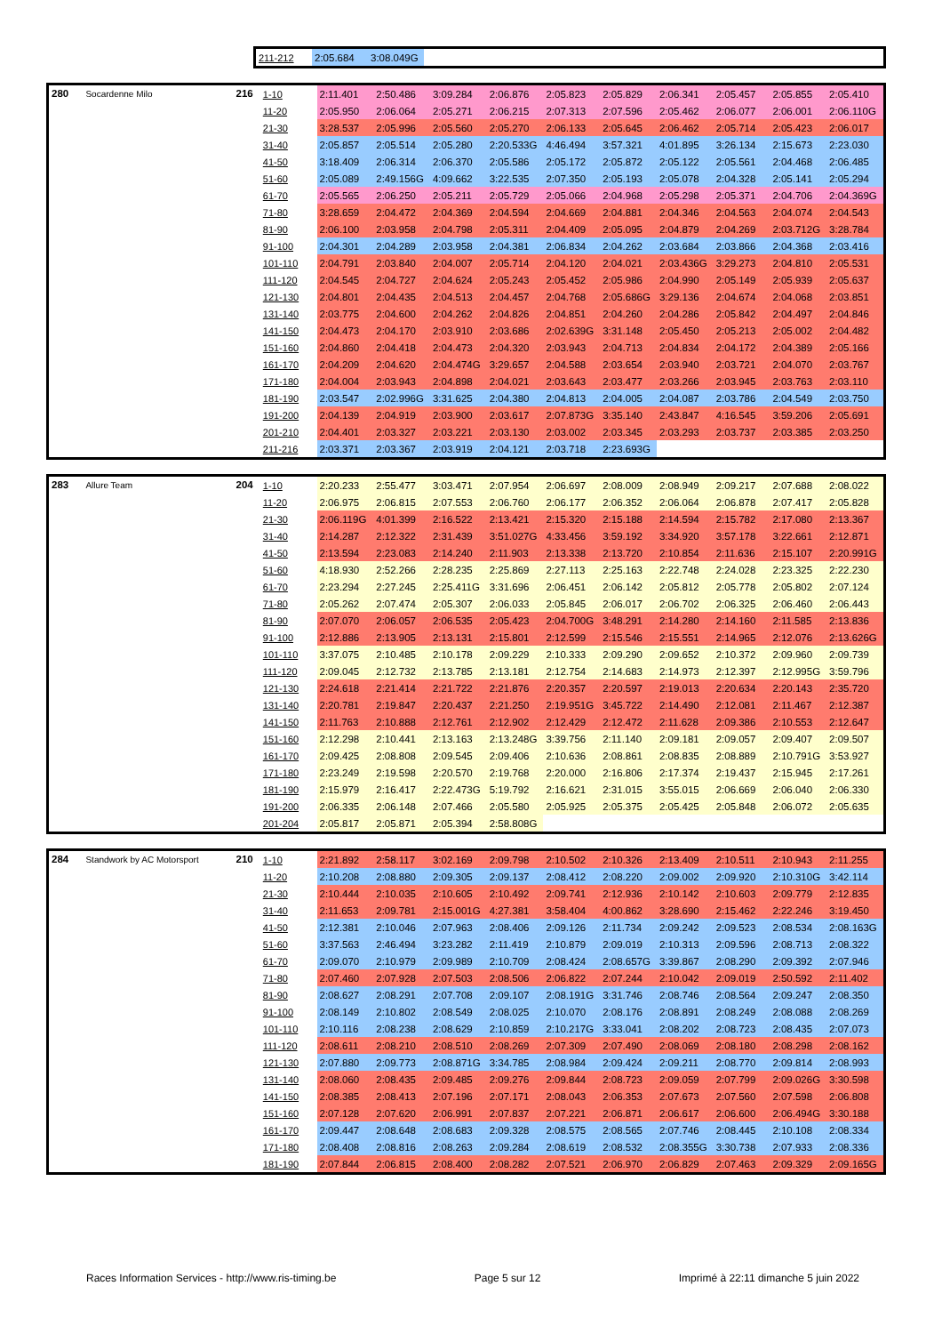| 211-212 | 2:05.684 | 3:08.049G | |
| 280 | Socardenne Milo | 216 | 1-10 | 2:11.401 | 2:50.486 | 3:09.284 | 2:06.876 | 2:05.823 | 2:05.829 | 2:06.341 | 2:05.457 | 2:05.855 | 2:05.410 |
| | | | 11-20 | 2:05.950 | 2:06.064 | 2:05.271 | 2:06.215 | 2:07.313 | 2:07.596 | 2:05.462 | 2:06.077 | 2:06.001 | 2:06.110G |
| | | | 21-30 | 3:28.537 | 2:05.996 | 2:05.560 | 2:05.270 | 2:06.133 | 2:05.645 | 2:06.462 | 2:05.714 | 2:05.423 | 2:06.017 |
| | | | 31-40 | 2:05.857 | 2:05.514 | 2:05.280 | 2:20.533G | 4:46.494 | 3:57.321 | 4:01.895 | 3:26.134 | 2:15.673 | 2:23.030 |
| | | | 41-50 | 3:18.409 | 2:06.314 | 2:06.370 | 2:05.586 | 2:05.172 | 2:05.872 | 2:05.122 | 2:05.561 | 2:04.468 | 2:06.485 |
| | | | 51-60 | 2:05.089 | 2:49.156G | 4:09.662 | 3:22.535 | 2:07.350 | 2:05.193 | 2:05.078 | 2:04.328 | 2:05.141 | 2:05.294 |
| | | | 61-70 | 2:05.565 | 2:06.250 | 2:05.211 | 2:05.729 | 2:05.066 | 2:04.968 | 2:05.298 | 2:05.371 | 2:04.706 | 2:04.369G |
| | | | 71-80 | 3:28.659 | 2:04.472 | 2:04.369 | 2:04.594 | 2:04.669 | 2:04.881 | 2:04.346 | 2:04.563 | 2:04.074 | 2:04.543 |
| | | | 81-90 | 2:06.100 | 2:03.958 | 2:04.798 | 2:05.311 | 2:04.409 | 2:05.095 | 2:04.879 | 2:04.269 | 2:03.712G | 3:28.784 |
| | | | 91-100 | 2:04.301 | 2:04.289 | 2:03.958 | 2:04.381 | 2:06.834 | 2:04.262 | 2:03.684 | 2:03.866 | 2:04.368 | 2:03.416 |
| | | | 101-110 | 2:04.791 | 2:03.840 | 2:04.007 | 2:05.714 | 2:04.120 | 2:04.021 | 2:03.436G | 3:29.273 | 2:04.810 | 2:05.531 |
| | | | 111-120 | 2:04.545 | 2:04.727 | 2:04.624 | 2:05.243 | 2:05.452 | 2:05.986 | 2:04.990 | 2:05.149 | 2:05.939 | 2:05.637 |
| | | | 121-130 | 2:04.801 | 2:04.435 | 2:04.513 | 2:04.457 | 2:04.768 | 2:05.686G | 3:29.136 | 2:04.674 | 2:04.068 | 2:03.851 |
| | | | 131-140 | 2:03.775 | 2:04.600 | 2:04.262 | 2:04.826 | 2:04.851 | 2:04.260 | 2:04.286 | 2:05.842 | 2:04.497 | 2:04.846 |
| | | | 141-150 | 2:04.473 | 2:04.170 | 2:03.910 | 2:03.686 | 2:02.639G | 3:31.148 | 2:05.450 | 2:05.213 | 2:05.002 | 2:04.482 |
| | | | 151-160 | 2:04.860 | 2:04.418 | 2:04.473 | 2:04.320 | 2:03.943 | 2:04.713 | 2:04.834 | 2:04.172 | 2:04.389 | 2:05.166 |
| | | | 161-170 | 2:04.209 | 2:04.620 | 2:04.474G | 3:29.657 | 2:04.588 | 2:03.654 | 2:03.940 | 2:03.721 | 2:04.070 | 2:03.767 |
| | | | 171-180 | 2:04.004 | 2:03.943 | 2:04.898 | 2:04.021 | 2:03.643 | 2:03.477 | 2:03.266 | 2:03.945 | 2:03.763 | 2:03.110 |
| | | | 181-190 | 2:03.547 | 2:02.996G | 3:31.625 | 2:04.380 | 2:04.813 | 2:04.005 | 2:04.087 | 2:03.786 | 2:04.549 | 2:03.750 |
| | | | 191-200 | 2:04.139 | 2:04.919 | 2:03.900 | 2:03.617 | 2:07.873G | 3:35.140 | 2:43.847 | 4:16.545 | 3:59.206 | 2:05.691 |
| | | | 201-210 | 2:04.401 | 2:03.327 | 2:03.221 | 2:03.130 | 2:03.002 | 2:03.345 | 2:03.293 | 2:03.737 | 2:03.385 | 2:03.250 |
| | | | 211-216 | 2:03.371 | 2:03.367 | 2:03.919 | 2:04.121 | 2:03.718 | 2:23.693G | | | | |
| 283 | Allure Team | 204 | 1-10 | 2:20.233 | 2:55.477 | 3:03.471 | 2:07.954 | 2:06.697 | 2:08.009 | 2:08.949 | 2:09.217 | 2:07.688 | 2:08.022 |
| | | | 11-20 | 2:06.975 | 2:06.815 | 2:07.553 | 2:06.760 | 2:06.177 | 2:06.352 | 2:06.064 | 2:06.878 | 2:07.417 | 2:05.828 |
| | | | 21-30 | 2:06.119G | 4:01.399 | 2:16.522 | 2:13.421 | 2:15.320 | 2:15.188 | 2:14.594 | 2:15.782 | 2:17.080 | 2:13.367 |
| | | | 31-40 | 2:14.287 | 2:12.322 | 2:31.439 | 3:51.027G | 4:33.456 | 3:59.192 | 3:34.920 | 3:57.178 | 3:22.661 | 2:12.871 |
| | | | 41-50 | 2:13.594 | 2:23.083 | 2:14.240 | 2:11.903 | 2:13.338 | 2:13.720 | 2:10.854 | 2:11.636 | 2:15.107 | 2:20.991G |
| | | | 51-60 | 4:18.930 | 2:52.266 | 2:28.235 | 2:25.869 | 2:27.113 | 2:25.163 | 2:22.748 | 2:24.028 | 2:23.325 | 2:22.230 |
| | | | 61-70 | 2:23.294 | 2:27.245 | 2:25.411G | 3:31.696 | 2:06.451 | 2:06.142 | 2:05.812 | 2:05.778 | 2:05.802 | 2:07.124 |
| | | | 71-80 | 2:05.262 | 2:07.474 | 2:05.307 | 2:06.033 | 2:05.845 | 2:06.017 | 2:06.702 | 2:06.325 | 2:06.460 | 2:06.443 |
| | | | 81-90 | 2:07.070 | 2:06.057 | 2:06.535 | 2:05.423 | 2:04.700G | 3:48.291 | 2:14.280 | 2:14.160 | 2:11.585 | 2:13.836 |
| | | | 91-100 | 2:12.886 | 2:13.905 | 2:13.131 | 2:15.801 | 2:12.599 | 2:15.546 | 2:15.551 | 2:14.965 | 2:12.076 | 2:13.626G |
| | | | 101-110 | 3:37.075 | 2:10.485 | 2:10.178 | 2:09.229 | 2:10.333 | 2:09.290 | 2:09.652 | 2:10.372 | 2:09.960 | 2:09.739 |
| | | | 111-120 | 2:09.045 | 2:12.732 | 2:13.785 | 2:13.181 | 2:12.754 | 2:14.683 | 2:14.973 | 2:12.397 | 2:12.995G | 3:59.796 |
| | | | 121-130 | 2:24.618 | 2:21.414 | 2:21.722 | 2:21.876 | 2:20.357 | 2:20.597 | 2:19.013 | 2:20.634 | 2:20.143 | 2:35.720 |
| | | | 131-140 | 2:20.781 | 2:19.847 | 2:20.437 | 2:21.250 | 2:19.951G | 3:45.722 | 2:14.490 | 2:12.081 | 2:11.467 | 2:12.387 |
| | | | 141-150 | 2:11.763 | 2:10.888 | 2:12.761 | 2:12.902 | 2:12.429 | 2:12.472 | 2:11.628 | 2:09.386 | 2:10.553 | 2:12.647 |
| | | | 151-160 | 2:12.298 | 2:10.441 | 2:13.163 | 2:13.248G | 3:39.756 | 2:11.140 | 2:09.181 | 2:09.057 | 2:09.407 | 2:09.507 |
| | | | 161-170 | 2:09.425 | 2:08.808 | 2:09.545 | 2:09.406 | 2:10.636 | 2:08.861 | 2:08.835 | 2:08.889 | 2:10.791G | 3:53.927 |
| | | | 171-180 | 2:23.249 | 2:19.598 | 2:20.570 | 2:19.768 | 2:20.000 | 2:16.806 | 2:17.374 | 2:19.437 | 2:15.945 | 2:17.261 |
| | | | 181-190 | 2:15.979 | 2:16.417 | 2:22.473G | 5:19.792 | 2:16.621 | 2:31.015 | 3:55.015 | 2:06.669 | 2:06.040 | 2:06.330 |
| | | | 191-200 | 2:06.335 | 2:06.148 | 2:07.466 | 2:05.580 | 2:05.925 | 2:05.375 | 2:05.425 | 2:05.848 | 2:06.072 | 2:05.635 |
| | | | 201-204 | 2:05.817 | 2:05.871 | 2:05.394 | 2:58.808G | | | | | | |
| 284 | Standwork by AC Motorsport | 210 | 1-10 | 2:21.892 | 2:58.117 | 3:02.169 | 2:09.798 | 2:10.502 | 2:10.326 | 2:13.409 | 2:10.511 | 2:10.943 | 2:11.255 |
| | | | 11-20 | 2:10.208 | 2:08.880 | 2:09.305 | 2:09.137 | 2:08.412 | 2:08.220 | 2:09.002 | 2:09.920 | 2:10.310G | 3:42.114 |
| | | | 21-30 | 2:10.444 | 2:10.035 | 2:10.605 | 2:10.492 | 2:09.741 | 2:12.936 | 2:10.142 | 2:10.603 | 2:09.779 | 2:12.835 |
| | | | 31-40 | 2:11.653 | 2:09.781 | 2:15.001G | 4:27.381 | 3:58.404 | 4:00.862 | 3:28.690 | 2:15.462 | 2:22.246 | 3:19.450 |
| | | | 41-50 | 2:12.381 | 2:10.046 | 2:07.963 | 2:08.406 | 2:09.126 | 2:11.734 | 2:09.242 | 2:09.523 | 2:08.534 | 2:08.163G |
| | | | 51-60 | 3:37.563 | 2:46.494 | 3:23.282 | 2:11.419 | 2:10.879 | 2:09.019 | 2:10.313 | 2:09.596 | 2:08.713 | 2:08.322 |
| | | | 61-70 | 2:09.070 | 2:10.979 | 2:09.989 | 2:10.709 | 2:08.424 | 2:08.657G | 3:39.867 | 2:08.290 | 2:09.392 | 2:07.946 |
| | | | 71-80 | 2:07.460 | 2:07.928 | 2:07.503 | 2:08.506 | 2:06.822 | 2:07.244 | 2:10.042 | 2:09.019 | 2:50.592 | 2:11.402 |
| | | | 81-90 | 2:08.627 | 2:08.291 | 2:07.708 | 2:09.107 | 2:08.191G | 3:31.746 | 2:08.746 | 2:08.564 | 2:09.247 | 2:08.350 |
| | | | 91-100 | 2:08.149 | 2:10.802 | 2:08.549 | 2:08.025 | 2:10.070 | 2:08.176 | 2:08.891 | 2:08.249 | 2:08.088 | 2:08.269 |
| | | | 101-110 | 2:10.116 | 2:08.238 | 2:08.629 | 2:10.859 | 2:10.217G | 3:33.041 | 2:08.202 | 2:08.723 | 2:08.435 | 2:07.073 |
| | | | 111-120 | 2:08.611 | 2:08.210 | 2:08.510 | 2:08.269 | 2:07.309 | 2:07.490 | 2:08.069 | 2:08.180 | 2:08.298 | 2:08.162 |
| | | | 121-130 | 2:07.880 | 2:09.773 | 2:08.871G | 3:34.785 | 2:08.984 | 2:09.424 | 2:09.211 | 2:08.770 | 2:09.814 | 2:08.993 |
| | | | 131-140 | 2:08.060 | 2:08.435 | 2:09.485 | 2:09.276 | 2:09.844 | 2:08.723 | 2:09.059 | 2:07.799 | 2:09.026G | 3:30.598 |
| | | | 141-150 | 2:08.385 | 2:08.413 | 2:07.196 | 2:07.171 | 2:08.043 | 2:06.353 | 2:07.673 | 2:07.560 | 2:07.598 | 2:06.808 |
| | | | 151-160 | 2:07.128 | 2:07.620 | 2:06.991 | 2:07.837 | 2:07.221 | 2:06.871 | 2:06.617 | 2:06.600 | 2:06.494G | 3:30.188 |
| | | | 161-170 | 2:09.447 | 2:08.648 | 2:08.683 | 2:09.328 | 2:08.575 | 2:08.565 | 2:07.746 | 2:08.445 | 2:10.108 | 2:08.334 |
| | | | 171-180 | 2:08.408 | 2:08.816 | 2:08.263 | 2:09.284 | 2:08.619 | 2:08.532 | 2:08.355G | 3:30.738 | 2:07.933 | 2:08.336 |
| | | | 181-190 | 2:07.844 | 2:06.815 | 2:08.400 | 2:08.282 | 2:07.521 | 2:06.970 | 2:06.829 | 2:07.463 | 2:09.329 | 2:09.165G |
Races Information Services - http://www.ris-timing.be Page 5 sur 12 Imprimé à 22:11 dimanche 5 juin 2022